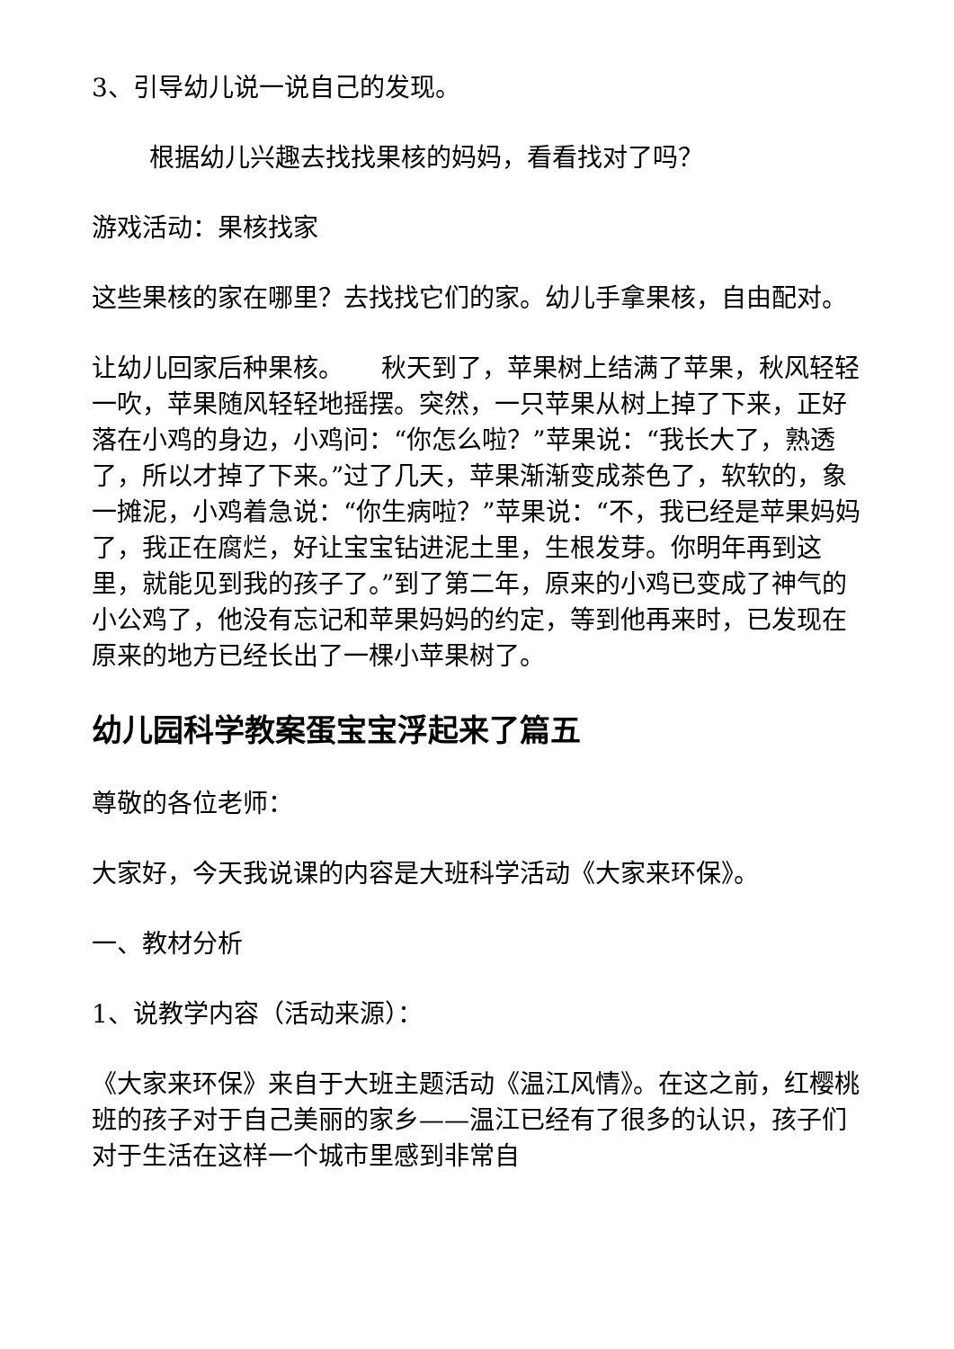3、引导幼儿说一说自己的发现。
根据幼儿兴趣去找找果核的妈妈，看看找对了吗？
游戏活动：果核找家
这些果核的家在哪里？去找找它们的家。幼儿手拿果核，自由配对。
让幼儿回家后种果核。　　秋天到了，苹果树上结满了苹果，秋风轻轻一吹，苹果随风轻轻地摇摆。突然，一只苹果从树上掉了下来，正好落在小鸡的身边，小鸡问：“你怎么啦？”苹果说：“我长大了，熟透了，所以才掉了下来。”过了几天，苹果渐渐变成茶色了，软软的，象一摊泥，小鸡着急说：“你生病啦？”苹果说：“不，我已经是苹果妈妈了，我正在腐烂，好让宝宝钻进泥土里，生根发芽。你明年再到这里，就能见到我的孩子了。”到了第二年，原来的小鸡已变成了神气的小公鸡了，他没有忘记和苹果妈妈的约定，等到他再来时，已发现在原来的地方已经长出了一棵小苹果树了。
幼儿园科学教案蛋宝宝浮起来了篇五
尊敬的各位老师：
大家好，今天我说课的内容是大班科学活动《大家来环保》。
一、教材分析
1、说教学内容（活动来源）：
《大家来环保》来自于大班主题活动《温江风情》。在这之前，红樱桃班的孩子对于自己美丽的家乡——温江已经有了很多的认识，孩子们对于生活在这样一个城市里感到非常自